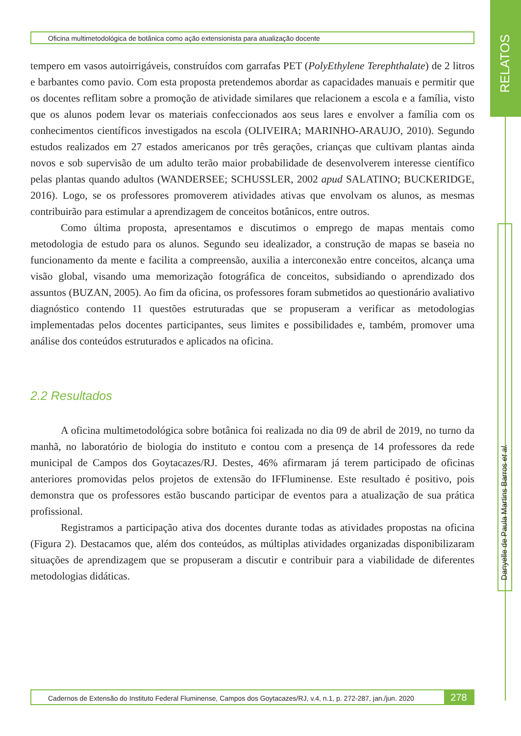RELATOS
Oficina multimetodológica de botânica como ação extensionista para atualização docente
tempero em vasos autoirrigáveis, construídos com garrafas PET (PolyEthylene Terephthalate) de 2 litros e barbantes como pavio. Com esta proposta pretendemos abordar as capacidades manuais e permitir que os docentes reflitam sobre a promoção de atividade similares que relacionem a escola e a família, visto que os alunos podem levar os materiais confeccionados aos seus lares e envolver a família com os conhecimentos científicos investigados na escola (OLIVEIRA; MARINHO-ARAUJO, 2010). Segundo estudos realizados em 27 estados americanos por três gerações, crianças que cultivam plantas ainda novos e sob supervisão de um adulto terão maior probabilidade de desenvolverem interesse científico pelas plantas quando adultos (WANDERSEE; SCHUSSLER, 2002 apud SALATINO; BUCKERIDGE, 2016). Logo, se os professores promoverem atividades ativas que envolvam os alunos, as mesmas contribuirão para estimular a aprendizagem de conceitos botânicos, entre outros.
Como última proposta, apresentamos e discutimos o emprego de mapas mentais como metodologia de estudo para os alunos. Segundo seu idealizador, a construção de mapas se baseia no funcionamento da mente e facilita a compreensão, auxilia a interconexão entre conceitos, alcança uma visão global, visando uma memorização fotográfica de conceitos, subsidiando o aprendizado dos assuntos (BUZAN, 2005). Ao fim da oficina, os professores foram submetidos ao questionário avaliativo diagnóstico contendo 11 questões estruturadas que se propuseram a verificar as metodologias implementadas pelos docentes participantes, seus limites e possibilidades e, também, promover uma análise dos conteúdos estruturados e aplicados na oficina.
2.2 Resultados
A oficina multimetodológica sobre botânica foi realizada no dia 09 de abril de 2019, no turno da manhã, no laboratório de biologia do instituto e contou com a presença de 14 professores da rede municipal de Campos dos Goytacazes/RJ. Destes, 46% afirmaram já terem participado de oficinas anteriores promovidas pelos projetos de extensão do IFFluminense. Este resultado é positivo, pois demonstra que os professores estão buscando participar de eventos para a atualização de sua prática profissional.
Registramos a participação ativa dos docentes durante todas as atividades propostas na oficina (Figura 2). Destacamos que, além dos conteúdos, as múltiplas atividades organizadas disponibilizaram situações de aprendizagem que se propuseram a discutir e contribuir para a viabilidade de diferentes metodologias didáticas.
Danyelle de Paula Martins Barros et al.
Cadernos de Extensão do Instituto Federal Fluminense, Campos dos Goytacazes/RJ, v.4, n.1, p. 272-287, jan./jun. 2020
278